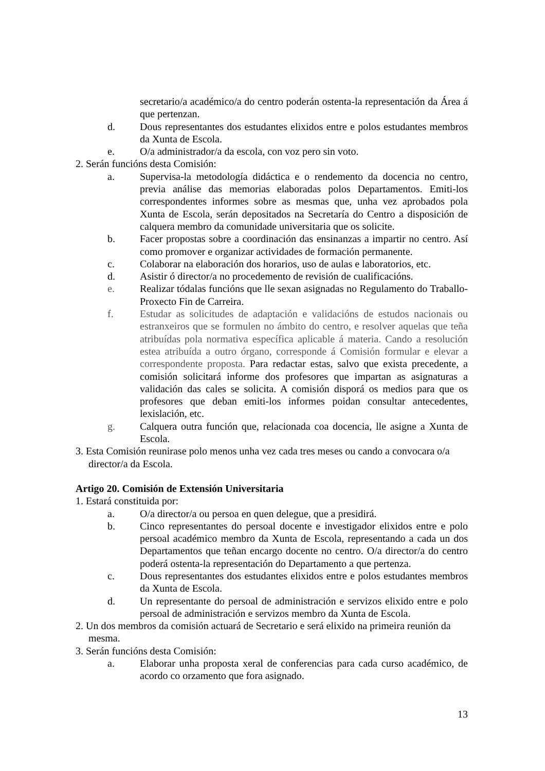secretario/a académico/a do centro poderán ostenta-la representación da Área á que pertenzan.
d. Dous representantes dos estudantes elixidos entre e polos estudantes membros da Xunta de Escola.
e. O/a administrador/a da escola, con voz pero sin voto.
2. Serán funcións desta Comisión:
a. Supervisa-la metodología didáctica e o rendemento da docencia no centro, previa análise das memorias elaboradas polos Departamentos. Emiti-los correspondentes informes sobre as mesmas que, unha vez aprobados pola Xunta de Escola, serán depositados na Secretaría do Centro a disposición de calquera membro da comunidade universitaria que os solicite.
b. Facer propostas sobre a coordinación das ensinanzas a impartir no centro. Así como promover e organizar actividades de formación permanente.
c. Colaborar na elaboración dos horarios, uso de aulas e laboratorios, etc.
d. Asistir ó director/a no procedemento de revisión de cualificacións.
e. Realizar tódalas funcións que lle sexan asignadas no Regulamento do Traballo-Proxecto Fin de Carreira.
f. Estudar as solicitudes de adaptación e validacións de estudos nacionais ou estranxeiros que se formulen no ámbito do centro, e resolver aquelas que teña atribuídas pola normativa específica aplicable á materia. Cando a resolución estea atribuída a outro órgano, corresponde á Comisión formular e elevar a correspondente proposta. Para redactar estas, salvo que exista precedente, a comisión solicitará informe dos profesores que impartan as asignaturas a validación das cales se solicita. A comisión disporá os medios para que os profesores que deban emiti-los informes poidan consultar antecedentes, lexislación, etc.
g. Calquera outra función que, relacionada coa docencia, lle asigne a Xunta de Escola.
3. Esta Comisión reunirase polo menos unha vez cada tres meses ou cando a convocara o/a
director/a da Escola.
Artigo 20. Comisión de Extensión Universitaria
1. Estará constituida por:
a. O/a director/a ou persoa en quen delegue, que a presidirá.
b. Cinco representantes do persoal docente e investigador elixidos entre e polo persoal académico membro da Xunta de Escola, representando a cada un dos Departamentos que teñan encargo docente no centro. O/a director/a do centro poderá ostenta-la representación do Departamento a que pertenza.
c. Dous representantes dos estudantes elixidos entre e polos estudantes membros da Xunta de Escola.
d. Un representante do persoal de administración e servizos elixido entre e polo persoal de administración e servizos membro da Xunta de Escola.
2. Un dos membros da comisión actuará de Secretario e será elixido na primeira reunión da
mesma.
3. Serán funcións desta Comisión:
a. Elaborar unha proposta xeral de conferencias para cada curso académico, de acordo co orzamento que fora asignado.
13